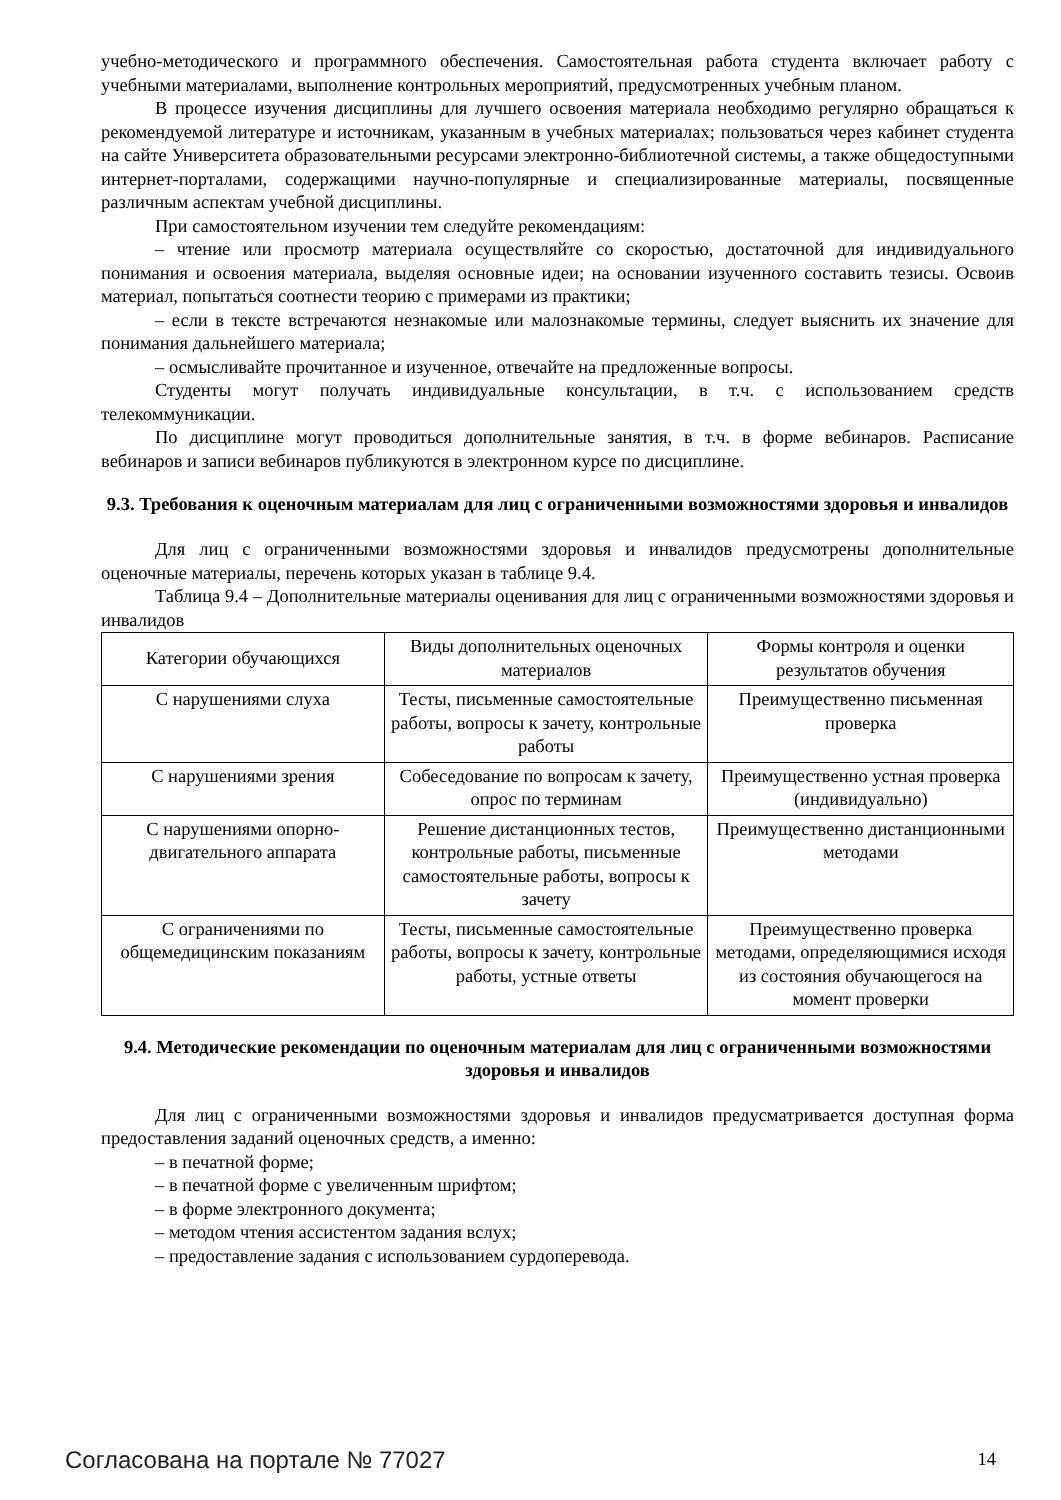учебно-методического и программного обеспечения. Самостоятельная работа студента включает работу с учебными материалами, выполнение контрольных мероприятий, предусмотренных учебным планом.
В процессе изучения дисциплины для лучшего освоения материала необходимо регулярно обращаться к рекомендуемой литературе и источникам, указанным в учебных материалах; пользоваться через кабинет студента на сайте Университета образовательными ресурсами электронно-библиотечной системы, а также общедоступными интернет-порталами, содержащими научно-популярные и специализированные материалы, посвященные различным аспектам учебной дисциплины.
При самостоятельном изучении тем следуйте рекомендациям:
– чтение или просмотр материала осуществляйте со скоростью, достаточной для индивидуального понимания и освоения материала, выделяя основные идеи; на основании изученного составить тезисы. Освоив материал, попытаться соотнести теорию с примерами из практики;
– если в тексте встречаются незнакомые или малознакомые термины, следует выяснить их значение для понимания дальнейшего материала;
– осмысливайте прочитанное и изученное, отвечайте на предложенные вопросы.
Студенты могут получать индивидуальные консультации, в т.ч. с использованием средств телекоммуникации.
По дисциплине могут проводиться дополнительные занятия, в т.ч. в форме вебинаров. Расписание вебинаров и записи вебинаров публикуются в электронном курсе по дисциплине.
9.3. Требования к оценочным материалам для лиц с ограниченными возможностями здоровья и инвалидов
Для лиц с ограниченными возможностями здоровья и инвалидов предусмотрены дополнительные оценочные материалы, перечень которых указан в таблице 9.4.
Таблица 9.4 – Дополнительные материалы оценивания для лиц с ограниченными возможностями здоровья и инвалидов
| Категории обучающихся | Виды дополнительных оценочных материалов | Формы контроля и оценки результатов обучения |
| С нарушениями слуха | Тесты, письменные самостоятельные работы, вопросы к зачету, контрольные работы | Преимущественно письменная проверка |
| С нарушениями зрения | Собеседование по вопросам к зачету, опрос по терминам | Преимущественно устная проверка (индивидуально) |
| С нарушениями опорно-двигательного аппарата | Решение дистанционных тестов, контрольные работы, письменные самостоятельные работы, вопросы к зачету | Преимущественно дистанционными методами |
| С ограничениями по общемедицинским показаниям | Тесты, письменные самостоятельные работы, вопросы к зачету, контрольные работы, устные ответы | Преимущественно проверка методами, определяющимися исходя из состояния обучающегося на момент проверки |
9.4. Методические рекомендации по оценочным материалам для лиц с ограниченными возможностями здоровья и инвалидов
Для лиц с ограниченными возможностями здоровья и инвалидов предусматривается доступная форма предоставления заданий оценочных средств, а именно:
– в печатной форме;
– в печатной форме с увеличенным шрифтом;
– в форме электронного документа;
– методом чтения ассистентом задания вслух;
– предоставление задания с использованием сурдоперевода.
Согласована на портале № 77027 14